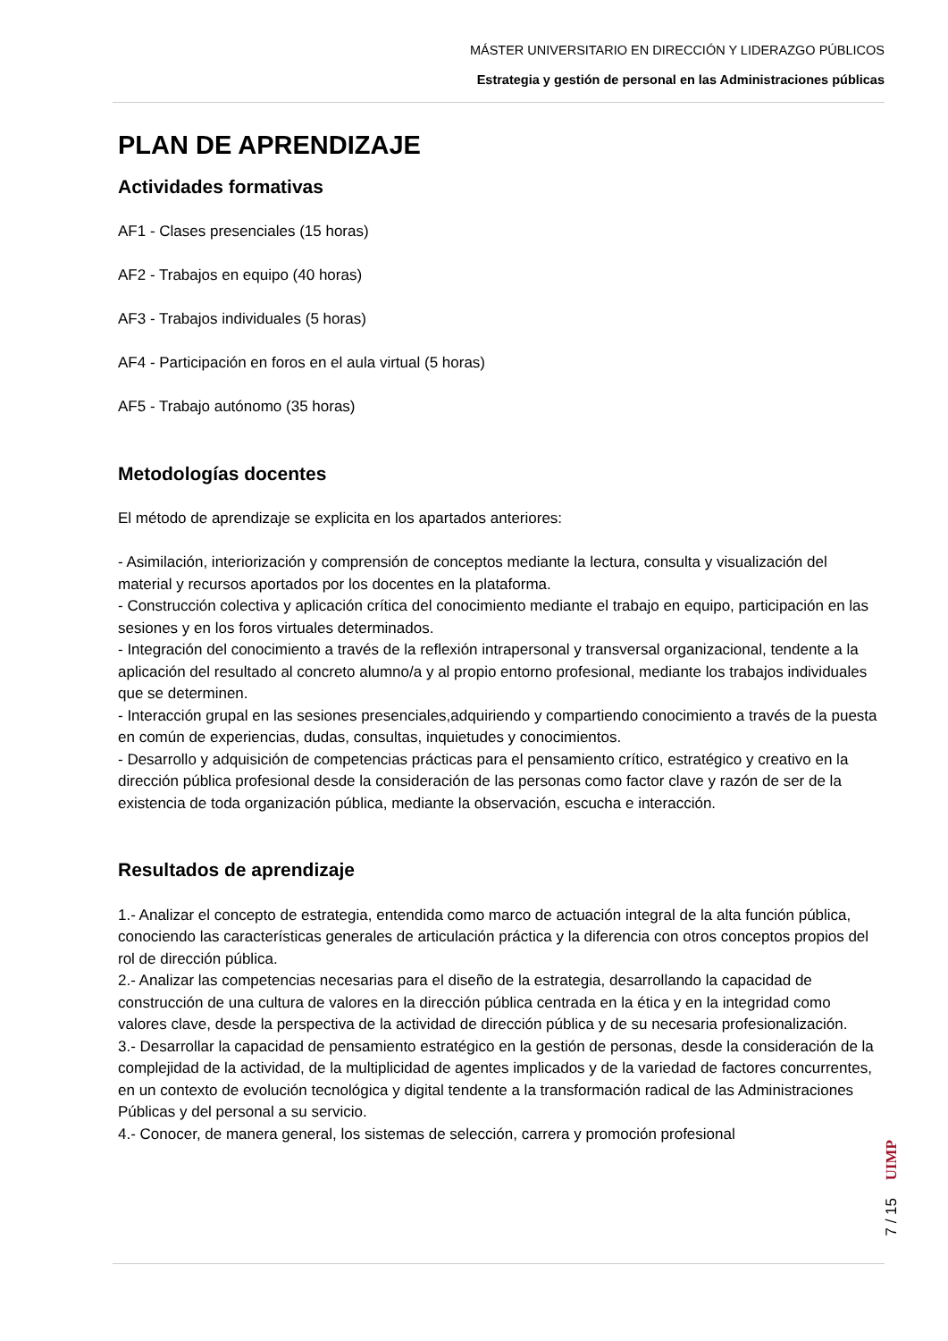MÁSTER UNIVERSITARIO EN DIRECCIÓN Y LIDERAZGO PÚBLICOS
Estrategia y gestión de personal en las Administraciones públicas
PLAN DE APRENDIZAJE
Actividades formativas
AF1 - Clases presenciales (15 horas)
AF2 - Trabajos en equipo (40 horas)
AF3 - Trabajos individuales (5 horas)
AF4 - Participación en foros en el aula virtual (5 horas)
AF5 - Trabajo autónomo (35 horas)
Metodologías docentes
El método de aprendizaje se explicita en los apartados anteriores:
- Asimilación, interiorización y comprensión de conceptos mediante la lectura, consulta y visualización del material y recursos aportados por los docentes en la plataforma.
- Construcción colectiva y aplicación crítica del conocimiento mediante el trabajo en equipo, participación en las sesiones y en los foros virtuales determinados.
- Integración del conocimiento a través de la reflexión intrapersonal y transversal organizacional, tendente a la aplicación del resultado al concreto alumno/a y al propio entorno profesional, mediante los trabajos individuales que se determinen.
- Interacción grupal en las sesiones presenciales,adquiriendo y compartiendo conocimiento a través de la puesta en común de experiencias, dudas, consultas, inquietudes y conocimientos.
- Desarrollo y adquisición de competencias prácticas para el pensamiento crítico, estratégico y creativo en la dirección pública profesional desde la consideración de las personas como factor clave y razón de ser de la existencia de toda organización pública, mediante la observación, escucha e interacción.
Resultados de aprendizaje
1.- Analizar el concepto de estrategia, entendida como marco de actuación integral de la alta función pública, conociendo las características generales de articulación práctica y la diferencia con otros conceptos propios del rol de dirección pública.
2.- Analizar las competencias necesarias para el diseño de la estrategia, desarrollando la capacidad de construcción de una cultura de valores en la dirección pública centrada en la ética y en la integridad como valores clave, desde la perspectiva de la actividad de dirección pública y de su necesaria profesionalización.
3.- Desarrollar la capacidad de pensamiento estratégico en la gestión de personas, desde la consideración de la complejidad de la actividad, de la multiplicidad de agentes implicados y de la variedad de factores concurrentes, en un contexto de evolución tecnológica y digital tendente a la transformación radical de las Administraciones Públicas y del personal a su servicio.
4.- Conocer, de manera general, los sistemas de selección, carrera y promoción profesional
UIMP
7 / 15